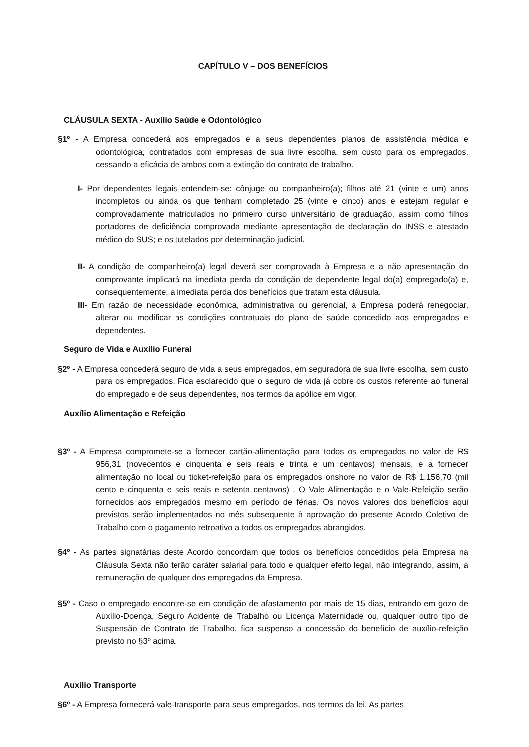CAPÍTULO V – DOS BENEFÍCIOS
CLÁUSULA SEXTA - Auxílio Saúde e Odontológico
§1º - A Empresa concederá aos empregados e a seus dependentes planos de assistência médica e odontológica, contratados com empresas de sua livre escolha, sem custo para os empregados, cessando a eficácia de ambos com a extinção do contrato de trabalho.
I- Por dependentes legais entendem-se: cônjuge ou companheiro(a); filhos até 21 (vinte e um) anos incompletos ou ainda os que tenham completado 25 (vinte e cinco) anos e estejam regular e comprovadamente matriculados no primeiro curso universitário de graduação, assim como filhos portadores de deficiência comprovada mediante apresentação de declaração do INSS e atestado médico do SUS; e os tutelados por determinação judicial.
II- A condição de companheiro(a) legal deverá ser comprovada à Empresa e a não apresentação do comprovante implicará na imediata perda da condição de dependente legal do(a) empregado(a) e, consequentemente, a imediata perda dos benefícios que tratam esta cláusula.
III- Em razão de necessidade econômica, administrativa ou gerencial, a Empresa poderá renegociar, alterar ou modificar as condições contratuais do plano de saúde concedido aos empregados e dependentes.
Seguro de Vida e Auxílio Funeral
§2º - A Empresa concederá seguro de vida a seus empregados, em seguradora de sua livre escolha, sem custo para os empregados. Fica esclarecido que o seguro de vida já cobre os custos referente ao funeral do empregado e de seus dependentes, nos termos da apólice em vigor.
Auxílio Alimentação e Refeição
§3º - A Empresa compromete-se a fornecer cartão-alimentação para todos os empregados no valor de R$ 956,31 (novecentos e cinquenta e seis reais e trinta e um centavos) mensais, e a fornecer alimentação no local ou ticket-refeição para os empregados onshore no valor de R$ 1.156,70 (mil cento e cinquenta e seis reais e setenta centavos) . O Vale Alimentação e o Vale-Refeição serão fornecidos aos empregados mesmo em período de férias. Os novos valores dos benefícios aqui previstos serão implementados no mês subsequente à aprovação do presente Acordo Coletivo de Trabalho com o pagamento retroativo a todos os empregados abrangidos.
§4º - As partes signatárias deste Acordo concordam que todos os benefícios concedidos pela Empresa na Cláusula Sexta não terão caráter salarial para todo e qualquer efeito legal, não integrando, assim, a remuneração de qualquer dos empregados da Empresa.
§5º - Caso o empregado encontre-se em condição de afastamento por mais de 15 dias, entrando em gozo de Auxílio-Doença, Seguro Acidente de Trabalho ou Licença Maternidade ou, qualquer outro tipo de Suspensão de Contrato de Trabalho, fica suspenso a concessão do benefício de auxílio-refeição previsto no §3º acima.
Auxílio Transporte
§6º - A Empresa fornecerá vale-transporte para seus empregados, nos termos da lei. As partes